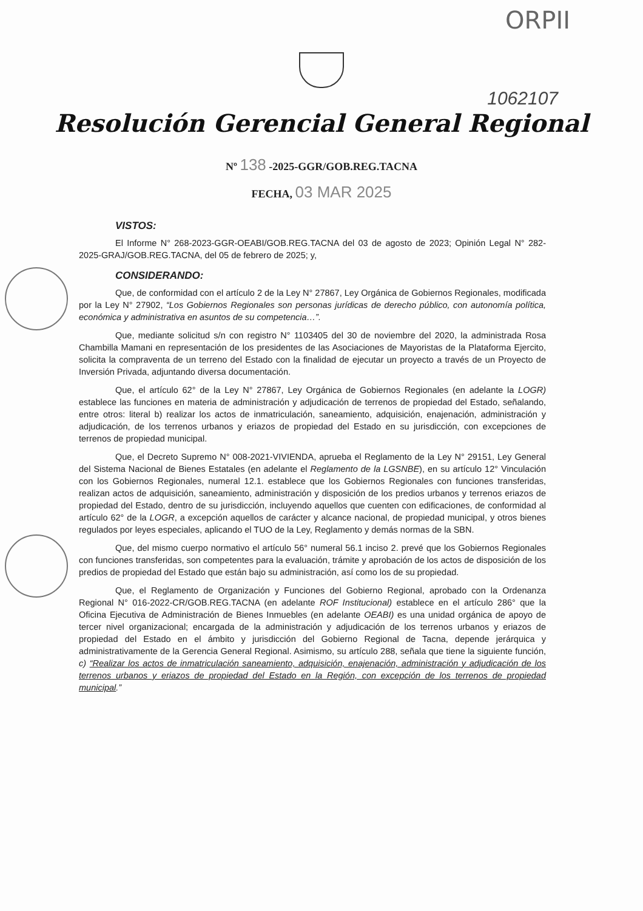ORPII
1062107
Resolución Gerencial General Regional
Nº 138 -2025-GGR/GOB.REG.TACNA
FECHA, 03 MAR 2025
VISTOS:
El Informe N° 268-2023-GGR-OEABI/GOB.REG.TACNA del 03 de agosto de 2023; Opinión Legal N° 282-2025-GRAJ/GOB.REG.TACNA, del 05 de febrero de 2025; y,
CONSIDERANDO:
Que, de conformidad con el artículo 2 de la Ley N° 27867, Ley Orgánica de Gobiernos Regionales, modificada por la Ley N° 27902, “Los Gobiernos Regionales son personas jurídicas de derecho público, con autonomía política, económica y administrativa en asuntos de su competencia…”.
Que, mediante solicitud s/n con registro N° 1103405 del 30 de noviembre del 2020, la administrada Rosa Chambilla Mamani en representación de los presidentes de las Asociaciones de Mayoristas de la Plataforma Ejercito, solicita la compraventa de un terreno del Estado con la finalidad de ejecutar un proyecto a través de un Proyecto de Inversión Privada, adjuntando diversa documentación.
Que, el artículo 62° de la Ley N° 27867, Ley Orgánica de Gobiernos Regionales (en adelante la LOGR) establece las funciones en materia de administración y adjudicación de terrenos de propiedad del Estado, señalando, entre otros: literal b) realizar los actos de inmatriculación, saneamiento, adquisición, enajenación, administración y adjudicación, de los terrenos urbanos y eriazos de propiedad del Estado en su jurisdicción, con excepciones de terrenos de propiedad municipal.
Que, el Decreto Supremo N° 008-2021-VIVIENDA, aprueba el Reglamento de la Ley N° 29151, Ley General del Sistema Nacional de Bienes Estatales (en adelante el Reglamento de la LGSNBE), en su artículo 12° Vinculación con los Gobiernos Regionales, numeral 12.1. establece que los Gobiernos Regionales con funciones transferidas, realizan actos de adquisición, saneamiento, administración y disposición de los predios urbanos y terrenos eriazos de propiedad del Estado, dentro de su jurisdicción, incluyendo aquellos que cuenten con edificaciones, de conformidad al artículo 62° de la LOGR, a excepción aquellos de carácter y alcance nacional, de propiedad municipal, y otros bienes regulados por leyes especiales, aplicando el TUO de la Ley, Reglamento y demás normas de la SBN.
Que, del mismo cuerpo normativo el artículo 56° numeral 56.1 inciso 2. prevé que los Gobiernos Regionales con funciones transferidas, son competentes para la evaluación, trámite y aprobación de los actos de disposición de los predios de propiedad del Estado que están bajo su administración, así como los de su propiedad.
Que, el Reglamento de Organización y Funciones del Gobierno Regional, aprobado con la Ordenanza Regional N° 016-2022-CR/GOB.REG.TACNA (en adelante ROF Institucional) establece en el artículo 286° que la Oficina Ejecutiva de Administración de Bienes Inmuebles (en adelante OEABI) es una unidad orgánica de apoyo de tercer nivel organizacional; encargada de la administración y adjudicación de los terrenos urbanos y eriazos de propiedad del Estado en el ámbito y jurisdicción del Gobierno Regional de Tacna, depende jerárquica y administrativamente de la Gerencia General Regional. Asimismo, su artículo 288, señala que tiene la siguiente función, c) “Realizar los actos de inmatriculación saneamiento, adquisición, enajenación, administración y adjudicación de los terrenos urbanos y eriazos de propiedad del Estado en la Región, con excepción de los terrenos de propiedad municipal.”